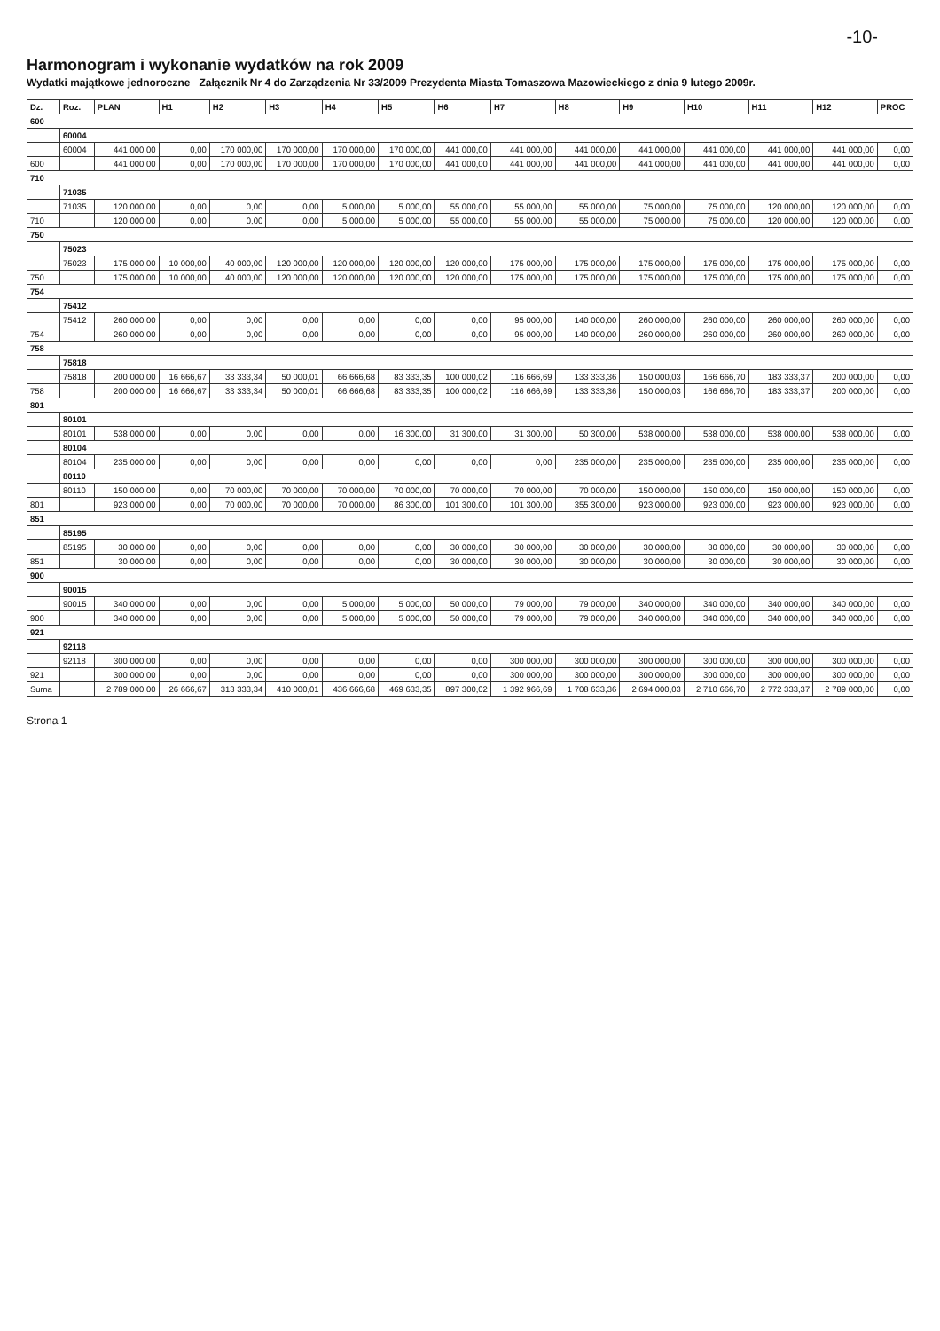-10-
Harmonogram i wykonanie wydatków na rok 2009
Wydatki majątkowe jednoroczne Załącznik Nr 4 do Zarządzenia Nr 33/2009 Prezydenta Miasta Tomaszowa Mazowieckiego z dnia 9 lutego 2009r.
| Dz. | Roz. | PLAN | H1 | H2 | H3 | H4 | H5 | H6 | H7 | H8 | H9 | H10 | H11 | H12 | PROC |
| --- | --- | --- | --- | --- | --- | --- | --- | --- | --- | --- | --- | --- | --- | --- | --- |
| 600 | | | | | | | | | | | | | | | |
| | 60004 | | | | | | | | | | | | | | |
| | 60004 | 441 000,00 | 0,00 | 170 000,00 | 170 000,00 | 170 000,00 | 170 000,00 | 441 000,00 | 441 000,00 | 441 000,00 | 441 000,00 | 441 000,00 | 441 000,00 | 441 000,00 | 0,00 |
| 600 | | 441 000,00 | 0,00 | 170 000,00 | 170 000,00 | 170 000,00 | 170 000,00 | 441 000,00 | 441 000,00 | 441 000,00 | 441 000,00 | 441 000,00 | 441 000,00 | 441 000,00 | 0,00 |
| 710 | | | | | | | | | | | | | | | |
| | 71035 | | | | | | | | | | | | | | |
| | 71035 | 120 000,00 | 0,00 | 0,00 | 0,00 | 5 000,00 | 5 000,00 | 55 000,00 | 55 000,00 | 55 000,00 | 75 000,00 | 75 000,00 | 120 000,00 | 120 000,00 | 0,00 |
| 710 | | 120 000,00 | 0,00 | 0,00 | 0,00 | 5 000,00 | 5 000,00 | 55 000,00 | 55 000,00 | 55 000,00 | 75 000,00 | 75 000,00 | 120 000,00 | 120 000,00 | 0,00 |
| 750 | | | | | | | | | | | | | | | |
| | 75023 | | | | | | | | | | | | | | |
| | 75023 | 175 000,00 | 10 000,00 | 40 000,00 | 120 000,00 | 120 000,00 | 120 000,00 | 120 000,00 | 175 000,00 | 175 000,00 | 175 000,00 | 175 000,00 | 175 000,00 | 175 000,00 | 0,00 |
| 750 | | 175 000,00 | 10 000,00 | 40 000,00 | 120 000,00 | 120 000,00 | 120 000,00 | 120 000,00 | 175 000,00 | 175 000,00 | 175 000,00 | 175 000,00 | 175 000,00 | 175 000,00 | 0,00 |
| 754 | | | | | | | | | | | | | | | |
| | 75412 | | | | | | | | | | | | | | |
| | 75412 | 260 000,00 | 0,00 | 0,00 | 0,00 | 0,00 | 0,00 | 0,00 | 95 000,00 | 140 000,00 | 260 000,00 | 260 000,00 | 260 000,00 | 260 000,00 | 0,00 |
| 754 | | 260 000,00 | 0,00 | 0,00 | 0,00 | 0,00 | 0,00 | 0,00 | 95 000,00 | 140 000,00 | 260 000,00 | 260 000,00 | 260 000,00 | 260 000,00 | 0,00 |
| 758 | | | | | | | | | | | | | | | |
| | 75818 | | | | | | | | | | | | | | |
| | 75818 | 200 000,00 | 16 666,67 | 33 333,34 | 50 000,01 | 66 666,68 | 83 333,35 | 100 000,02 | 116 666,69 | 133 333,36 | 150 000,03 | 166 666,70 | 183 333,37 | 200 000,00 | 0,00 |
| 758 | | 200 000,00 | 16 666,67 | 33 333,34 | 50 000,01 | 66 666,68 | 83 333,35 | 100 000,02 | 116 666,69 | 133 333,36 | 150 000,03 | 166 666,70 | 183 333,37 | 200 000,00 | 0,00 |
| 801 | | | | | | | | | | | | | | | |
| | 80101 | | | | | | | | | | | | | | |
| | 80101 | 538 000,00 | 0,00 | 0,00 | 0,00 | 0,00 | 16 300,00 | 31 300,00 | 31 300,00 | 50 300,00 | 538 000,00 | 538 000,00 | 538 000,00 | 538 000,00 | 0,00 |
| | 80104 | | | | | | | | | | | | | | |
| | 80104 | 235 000,00 | 0,00 | 0,00 | 0,00 | 0,00 | 0,00 | 0,00 | 0,00 | 235 000,00 | 235 000,00 | 235 000,00 | 235 000,00 | 235 000,00 | 0,00 |
| | 80110 | | | | | | | | | | | | | | |
| | 80110 | 150 000,00 | 0,00 | 70 000,00 | 70 000,00 | 70 000,00 | 70 000,00 | 70 000,00 | 70 000,00 | 70 000,00 | 150 000,00 | 150 000,00 | 150 000,00 | 150 000,00 | 0,00 |
| 801 | | 923 000,00 | 0,00 | 70 000,00 | 70 000,00 | 70 000,00 | 86 300,00 | 101 300,00 | 101 300,00 | 355 300,00 | 923 000,00 | 923 000,00 | 923 000,00 | 923 000,00 | 0,00 |
| 851 | | | | | | | | | | | | | | | |
| | 85195 | | | | | | | | | | | | | | |
| | 85195 | 30 000,00 | 0,00 | 0,00 | 0,00 | 0,00 | 0,00 | 30 000,00 | 30 000,00 | 30 000,00 | 30 000,00 | 30 000,00 | 30 000,00 | 30 000,00 | 0,00 |
| 851 | | 30 000,00 | 0,00 | 0,00 | 0,00 | 0,00 | 0,00 | 30 000,00 | 30 000,00 | 30 000,00 | 30 000,00 | 30 000,00 | 30 000,00 | 30 000,00 | 0,00 |
| 900 | | | | | | | | | | | | | | | |
| | 90015 | | | | | | | | | | | | | | |
| | 90015 | 340 000,00 | 0,00 | 0,00 | 0,00 | 5 000,00 | 5 000,00 | 50 000,00 | 79 000,00 | 79 000,00 | 340 000,00 | 340 000,00 | 340 000,00 | 340 000,00 | 0,00 |
| 900 | | 340 000,00 | 0,00 | 0,00 | 0,00 | 5 000,00 | 5 000,00 | 50 000,00 | 79 000,00 | 79 000,00 | 340 000,00 | 340 000,00 | 340 000,00 | 340 000,00 | 0,00 |
| 921 | | | | | | | | | | | | | | | |
| | 92118 | | | | | | | | | | | | | | |
| | 92118 | 300 000,00 | 0,00 | 0,00 | 0,00 | 0,00 | 0,00 | 0,00 | 300 000,00 | 300 000,00 | 300 000,00 | 300 000,00 | 300 000,00 | 300 000,00 | 0,00 |
| 921 | | 300 000,00 | 0,00 | 0,00 | 0,00 | 0,00 | 0,00 | 0,00 | 300 000,00 | 300 000,00 | 300 000,00 | 300 000,00 | 300 000,00 | 300 000,00 | 0,00 |
| Suma | | 2 789 000,00 | 26 666,67 | 313 333,34 | 410 000,01 | 436 666,68 | 469 633,35 | 897 300,02 | 1 392 966,69 | 1 708 633,36 | 2 694 000,03 | 2 710 666,70 | 2 772 333,37 | 2 789 000,00 | 0,00 |
Strona 1